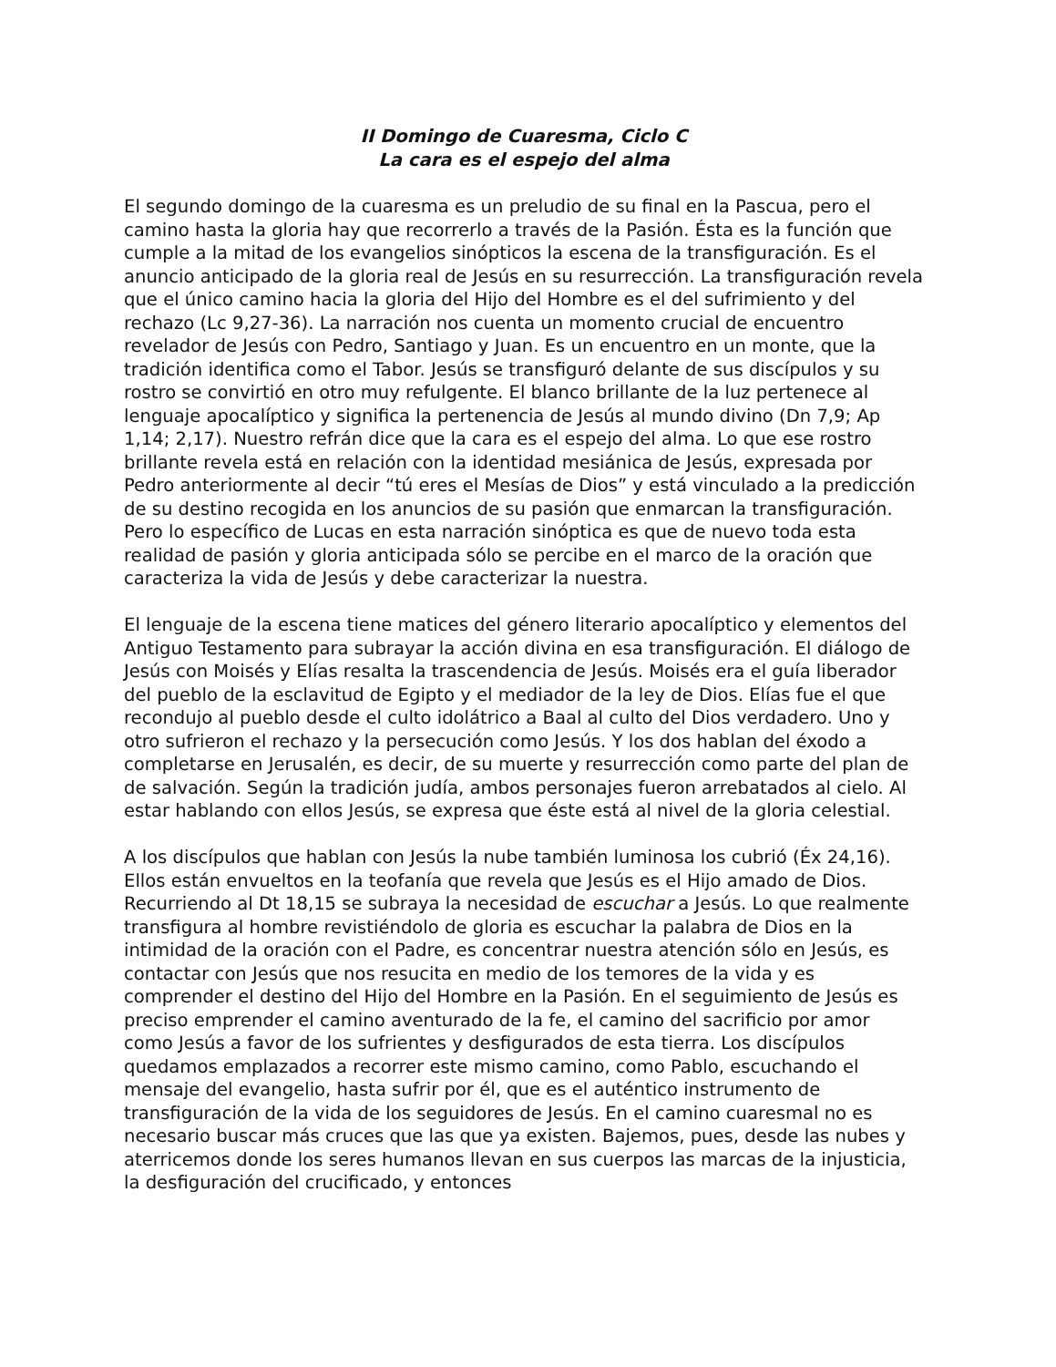II Domingo de Cuaresma, Ciclo C
La cara es el espejo del alma
El segundo domingo de la cuaresma es un preludio de su final en la Pascua, pero el camino hasta la gloria hay que recorrerlo a través de la Pasión. Ésta es la función que cumple a la mitad de los evangelios sinópticos la escena de la transfiguración. Es el anuncio anticipado de la gloria real de Jesús en su resurrección. La transfiguración revela que el único camino hacia la gloria del Hijo del Hombre es el del sufrimiento y del rechazo (Lc 9,27-36). La narración nos cuenta un momento crucial de encuentro revelador de Jesús con Pedro, Santiago y Juan. Es un encuentro en un monte, que la tradición identifica como el Tabor. Jesús se transfiguró delante de sus discípulos y su rostro se convirtió en otro muy refulgente. El blanco brillante de la luz pertenece al lenguaje apocalíptico y significa la pertenencia de Jesús al mundo divino (Dn 7,9; Ap 1,14; 2,17). Nuestro refrán dice que la cara es el espejo del alma. Lo que ese rostro brillante revela está en relación con la identidad mesiánica de Jesús, expresada por Pedro anteriormente al decir “tú eres el Mesías de Dios” y está vinculado a la predicción de su destino recogida en los anuncios de su pasión que enmarcan la transfiguración. Pero lo específico de Lucas en esta narración sinóptica es que de nuevo toda esta realidad de pasión y gloria anticipada sólo se percibe en el marco de la oración que caracteriza la vida de Jesús y debe caracterizar la nuestra.
El lenguaje de la escena tiene matices del género literario apocalíptico y elementos del Antiguo Testamento para subrayar la acción divina en esa transfiguración. El diálogo de Jesús con Moisés y Elías resalta la trascendencia de Jesús. Moisés era el guía liberador del pueblo de la esclavitud de Egipto y el mediador de la ley de Dios. Elías fue el que recondujo al pueblo desde el culto idolátrico a Baal al culto del Dios verdadero. Uno y otro sufrieron el rechazo y la persecución como Jesús. Y los dos hablan del éxodo a completarse en Jerusalén, es decir, de su muerte y resurrección como parte del plan de de salvación. Según la tradición judía, ambos personajes fueron arrebatados al cielo. Al estar hablando con ellos Jesús, se expresa que éste está al nivel de la gloria celestial.
A los discípulos que hablan con Jesús la nube también luminosa los cubrió (Éx 24,16). Ellos están envueltos en la teofanía que revela que Jesús es el Hijo amado de Dios. Recurriendo al Dt 18,15 se subraya la necesidad de escuchar a Jesús. Lo que realmente transfigura al hombre revistiéndolo de gloria es escuchar la palabra de Dios en la intimidad de la oración con el Padre, es concentrar nuestra atención sólo en Jesús, es contactar con Jesús que nos resucita en medio de los temores de la vida y es comprender el destino del Hijo del Hombre en la Pasión. En el seguimiento de Jesús es preciso emprender el camino aventurado de la fe, el camino del sacrificio por amor como Jesús a favor de los sufrientes y desfigurados de esta tierra. Los discípulos quedamos emplazados a recorrer este mismo camino, como Pablo, escuchando el mensaje del evangelio, hasta sufrir por él, que es el auténtico instrumento de transfiguración de la vida de los seguidores de Jesús. En el camino cuaresmal no es necesario buscar más cruces que las que ya existen. Bajemos, pues, desde las nubes y aterricemos donde los seres humanos llevan en sus cuerpos las marcas de la injusticia, la desfiguración del crucificado, y entonces